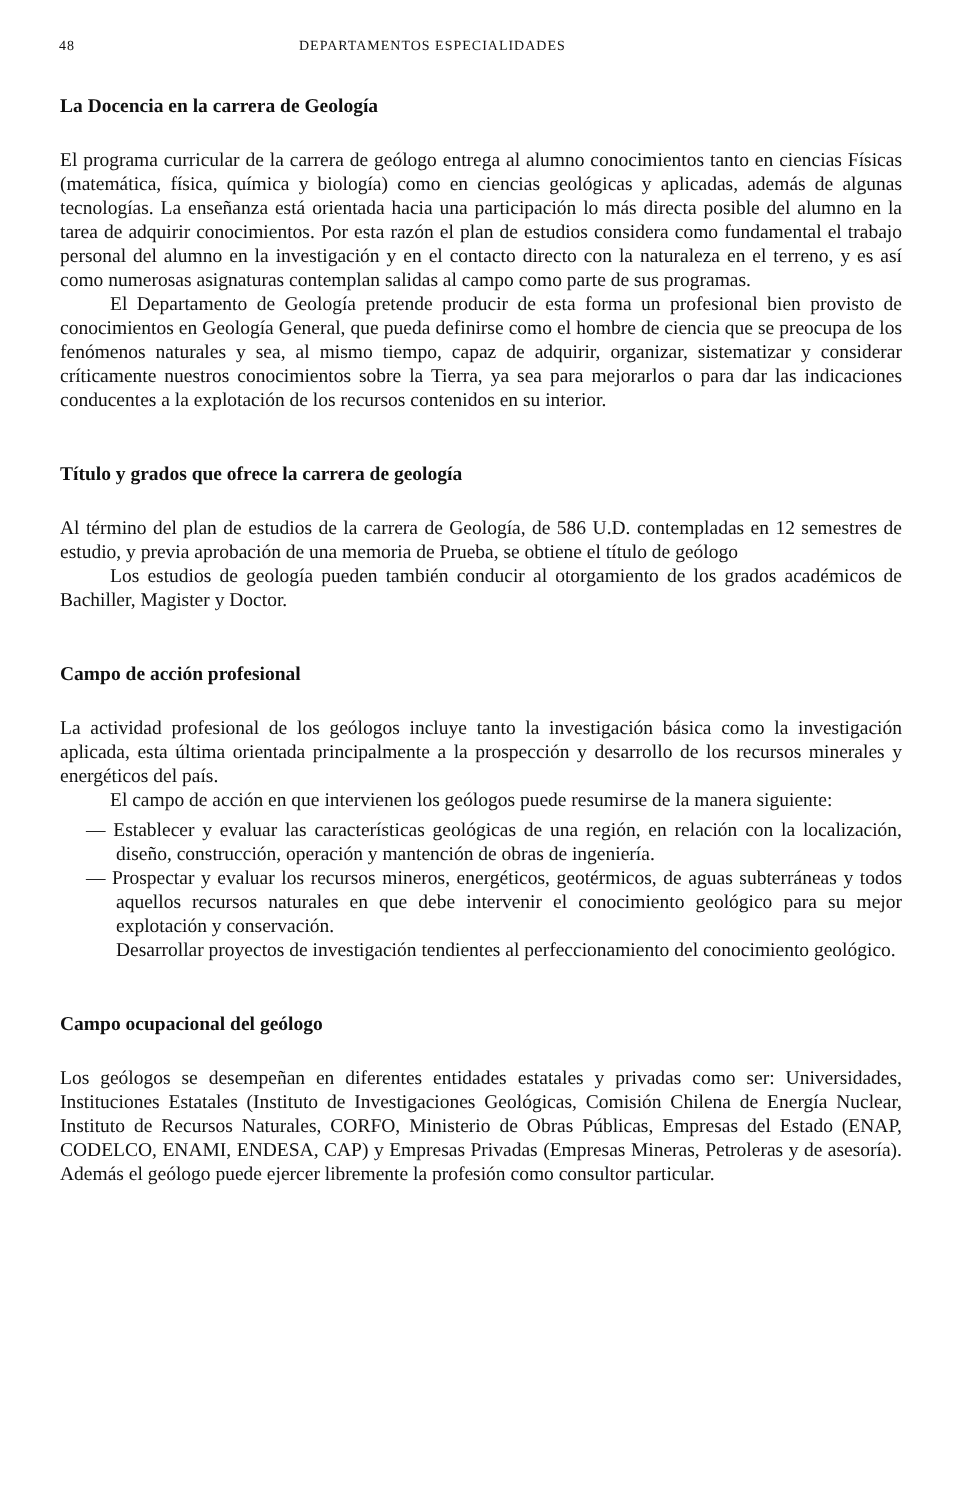48 DEPARTAMENTOS ESPECIALIDADES
La Docencia en la carrera de Geología
El programa curricular de la carrera de geólogo entrega al alumno conocimientos tanto en ciencias Físicas (matemática, física, química y biología) como en ciencias geológicas y aplicadas, además de algunas tecnologías. La enseñanza está orientada hacia una participación lo más directa posible del alumno en la tarea de adquirir conocimientos. Por esta razón el plan de estudios considera como fundamental el trabajo personal del alumno en la investigación y en el contacto directo con la naturaleza en el terreno, y es así como numerosas asignaturas contemplan salidas al campo como parte de sus programas.
El Departamento de Geología pretende producir de esta forma un profesional bien provisto de conocimientos en Geología General, que pueda definirse como el hombre de ciencia que se preocupa de los fenómenos naturales y sea, al mismo tiempo, capaz de adquirir, organizar, sistematizar y considerar críticamente nuestros conocimientos sobre la Tierra, ya sea para mejorarlos o para dar las indicaciones conducentes a la explotación de los recursos contenidos en su interior.
Título y grados que ofrece la carrera de geología
Al término del plan de estudios de la carrera de Geología, de 586 U.D. contempladas en 12 semestres de estudio, y previa aprobación de una memoria de Prueba, se obtiene el título de geólogo
Los estudios de geología pueden también conducir al otorgamiento de los grados académicos de Bachiller, Magister y Doctor.
Campo de acción profesional
La actividad profesional de los geólogos incluye tanto la investigación básica como la investigación aplicada, esta última orientada principalmente a la prospección y desarrollo de los recursos minerales y energéticos del país.
El campo de acción en que intervienen los geólogos puede resumirse de la manera siguiente:
— Establecer y evaluar las características geológicas de una región, en relación con la localización, diseño, construcción, operación y mantención de obras de ingeniería.
— Prospectar y evaluar los recursos mineros, energéticos, geotérmicos, de aguas subterráneas y todos aquellos recursos naturales en que debe intervenir el conocimiento geológico para su mejor explotación y conservación.
Desarrollar proyectos de investigación tendientes al perfeccionamiento del conocimiento geológico.
Campo ocupacional del geólogo
Los geólogos se desempeñan en diferentes entidades estatales y privadas como ser: Universidades, Instituciones Estatales (Instituto de Investigaciones Geológicas, Comisión Chilena de Energía Nuclear, Instituto de Recursos Naturales, CORFO, Ministerio de Obras Públicas, Empresas del Estado (ENAP, CODELCO, ENAMI, ENDESA, CAP) y Empresas Privadas (Empresas Mineras, Petroleras y de asesoría). Además el geólogo puede ejercer libremente la profesión como consultor particular.